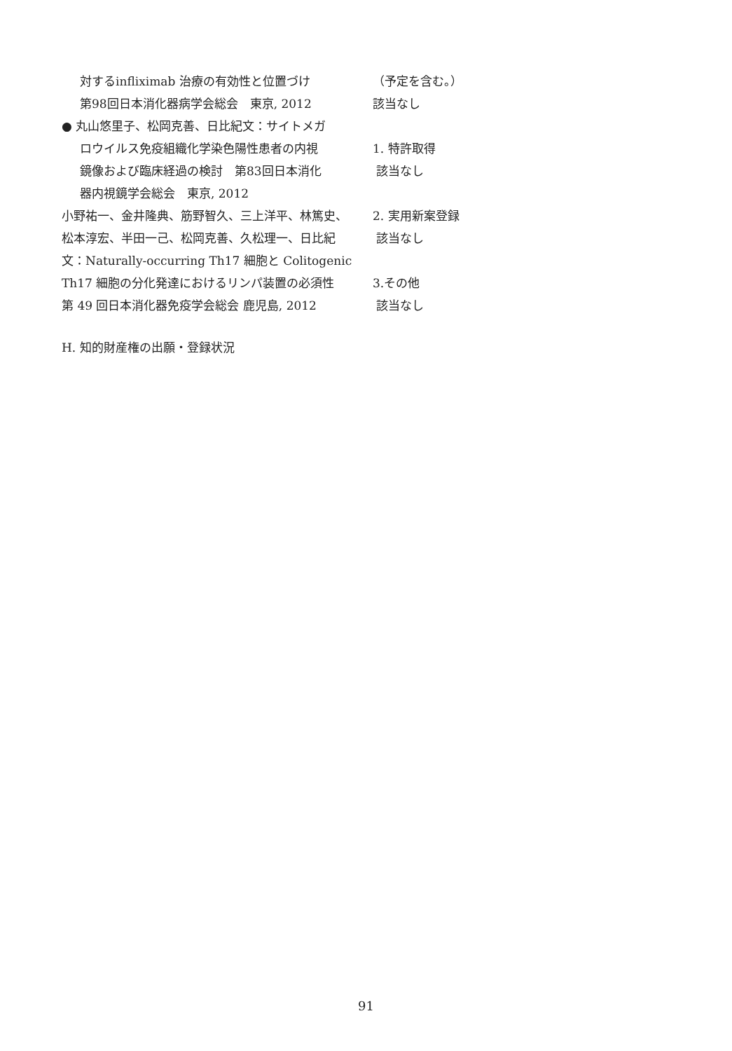対するinfliximab 治療の有効性と位置づけ
第98回日本消化器病学会総会　東京, 2012
● 丸山悠里子、松岡克善、日比紀文：サイトメガ
ロウイルス免疫組織化学染色陽性患者の内視
鏡像および臨床経過の検討　第83回日本消化
器内視鏡学会総会　東京, 2012
小野祐一、金井隆典、筋野智久、三上洋平、林篤史、松本淳宏、半田一己、松岡克善、久松理一、日比紀文：Naturally-occurring Th17 細胞と Colitogenic Th17 細胞の分化発達におけるリンパ装置の必須性　第 49 回日本消化器免疫学会総会 鹿児島, 2012
H. 知的財産権の出願・登録状況
（予定を含む。）
該当なし
1. 特許取得
該当なし
2. 実用新案登録
該当なし
3.その他
該当なし
91